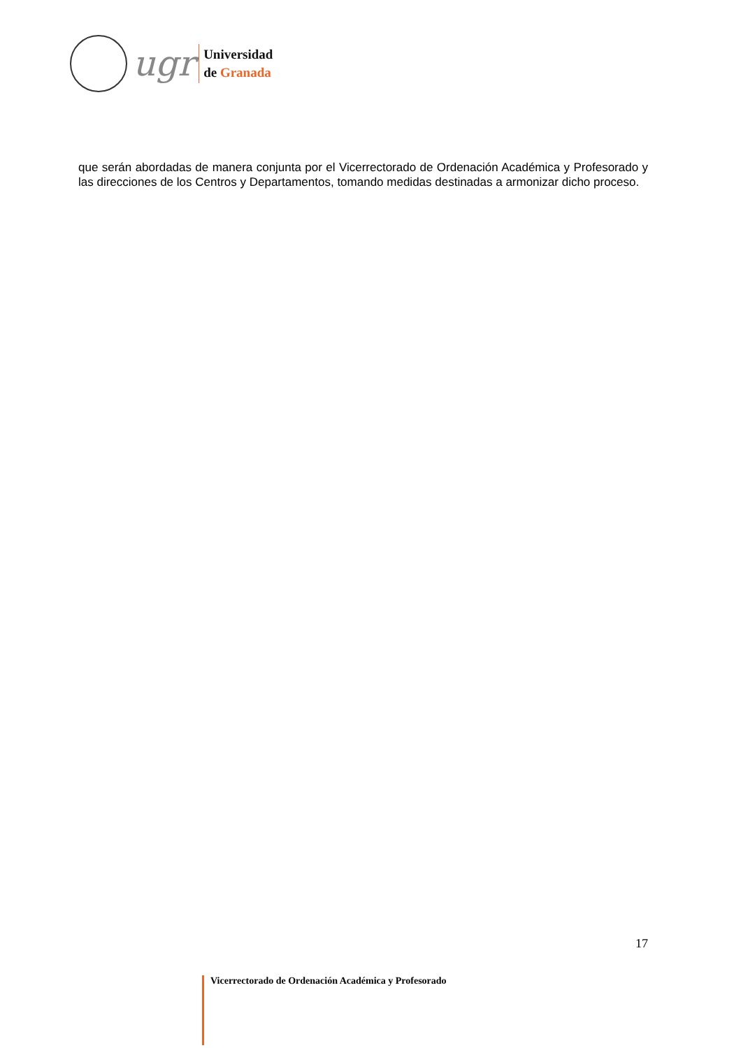ugr
Universidad
de Granada
que serán abordadas de manera conjunta por el Vicerrectorado de Ordenación Académica y Profesorado y las direcciones de los Centros y Departamentos, tomando medidas destinadas a armonizar dicho proceso.
17
Vicerrectorado de Ordenación Académica y Profesorado